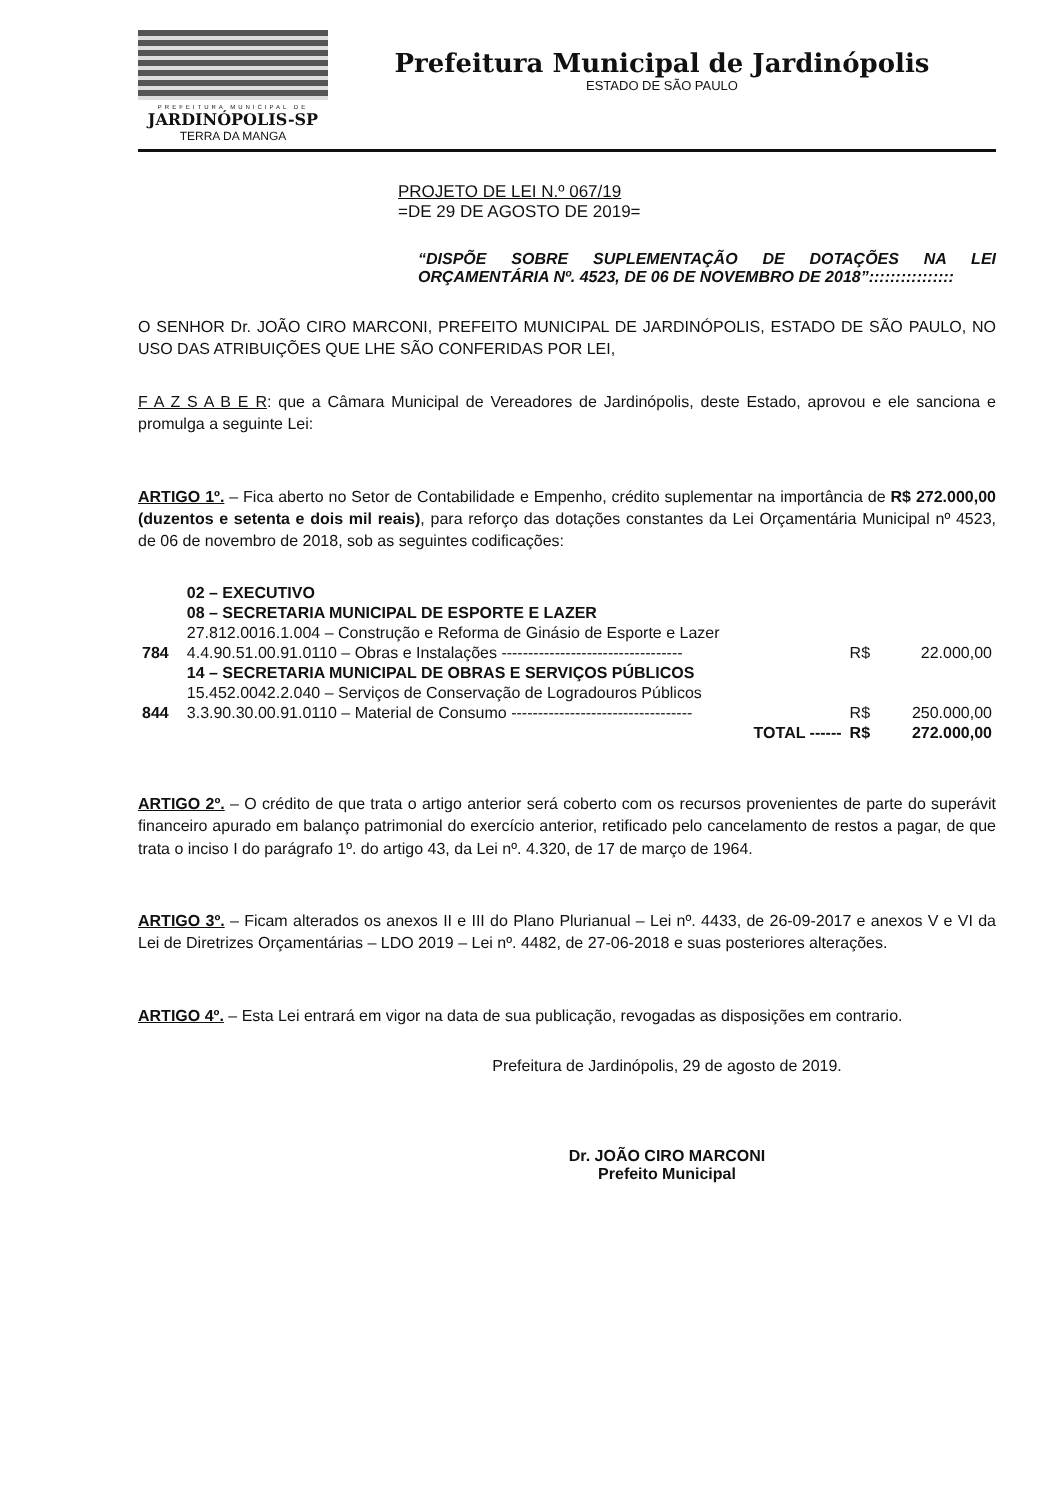PREFEITURA MUNICIPAL DE
JARDINÓPOLIS-SP
TERRA DA MANGA
Prefeitura Municipal de Jardinópolis
ESTADO DE SÃO PAULO
PROJETO DE LEI N.º 067/19
=DE 29 DE AGOSTO DE 2019=
“DISPÕE SOBRE SUPLEMENTAÇÃO DE DOTAÇÕES NA LEI ORÇAMENTÁRIA Nº. 4523, DE 06 DE NOVEMBRO DE 2018”::::::::::::::::
O SENHOR Dr. JOÃO CIRO MARCONI, PREFEITO MUNICIPAL DE JARDINÓPOLIS, ESTADO DE SÃO PAULO, NO USO DAS ATRIBUIÇÕES QUE LHE SÃO CONFERIDAS POR LEI,
F A Z S A B E R: que a Câmara Municipal de Vereadores de Jardinópolis, deste Estado, aprovou e ele sanciona e promulga a seguinte Lei:
ARTIGO 1º. – Fica aberto no Setor de Contabilidade e Empenho, crédito suplementar na importância de R$ 272.000,00 (duzentos e setenta e dois mil reais), para reforço das dotações constantes da Lei Orçamentária Municipal nº 4523, de 06 de novembro de 2018, sob as seguintes codificações:
| | 02 – EXECUTIVO | | |
| | 08 – SECRETARIA MUNICIPAL DE ESPORTE E LAZER | | |
| | 27.812.0016.1.004 – Construção e Reforma de Ginásio de Esporte e Lazer | | |
| 784 | 4.4.90.51.00.91.0110 – Obras e Instalações ---------------------------------- | R$ | 22.000,00 |
| | 14 – SECRETARIA MUNICIPAL DE OBRAS E SERVIÇOS PÚBLICOS | | |
| | 15.452.0042.2.040 – Serviços de Conservação de Logradouros Públicos | | |
| 844 | 3.3.90.30.00.91.0110 – Material de Consumo ---------------------------------- | R$ | 250.000,00 |
| | TOTAL ------ | R$ | 272.000,00 |
ARTIGO 2º. – O crédito de que trata o artigo anterior será coberto com os recursos provenientes de parte do superávit financeiro apurado em balanço patrimonial do exercício anterior, retificado pelo cancelamento de restos a pagar, de que trata o inciso I do parágrafo 1º. do artigo 43, da Lei nº. 4.320, de 17 de março de 1964.
ARTIGO 3º. – Ficam alterados os anexos II e III do Plano Plurianual – Lei nº. 4433, de 26-09-2017 e anexos V e VI da Lei de Diretrizes Orçamentárias – LDO 2019 – Lei nº. 4482, de 27-06-2018 e suas posteriores alterações.
ARTIGO 4º. – Esta Lei entrará em vigor na data de sua publicação, revogadas as disposições em contrario.
Prefeitura de Jardinópolis, 29 de agosto de 2019.
Dr. JOÃO CIRO MARCONI
Prefeito Municipal